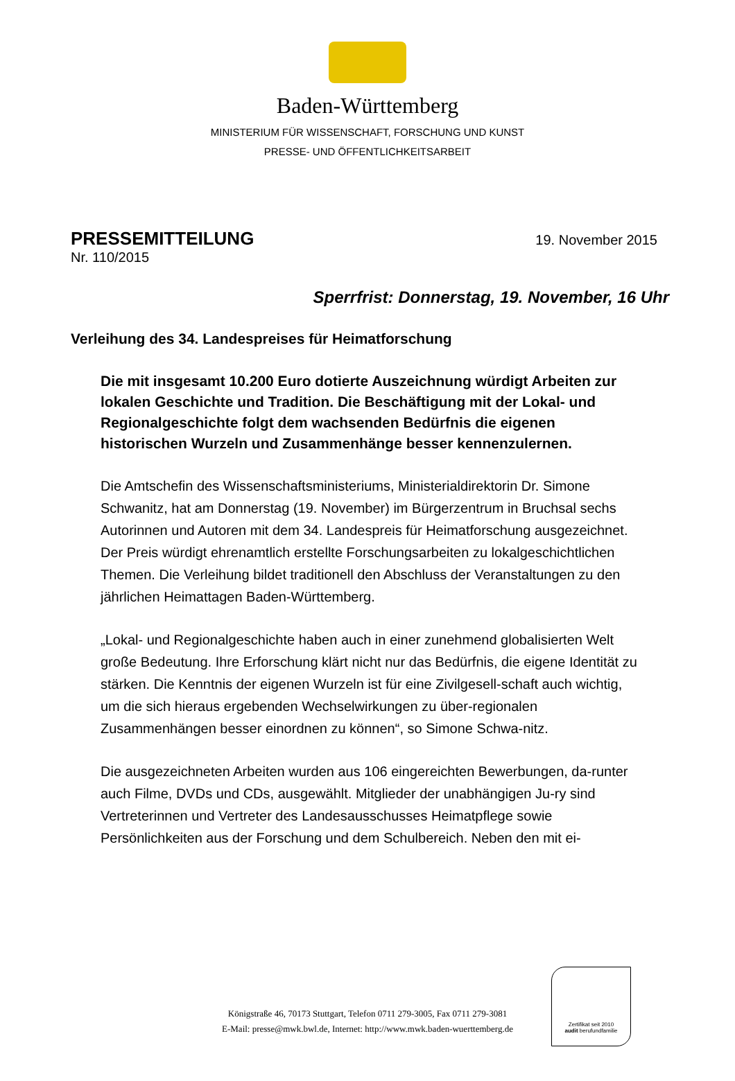Baden-Württemberg
MINISTERIUM FÜR WISSENSCHAFT, FORSCHUNG UND KUNST
PRESSE- UND ÖFFENTLICHKEITSARBEIT
PRESSEMITTEILUNG
19. November 2015
Nr. 110/2015
Sperrfrist: Donnerstag, 19. November, 16 Uhr
Verleihung des 34. Landespreises für Heimatforschung
Die mit insgesamt 10.200 Euro dotierte Auszeichnung würdigt Arbeiten zur lokalen Geschichte und Tradition. Die Beschäftigung mit der Lokal- und Regionalgeschichte folgt dem wachsenden Bedürfnis die eigenen historischen Wurzeln und Zusammenhänge besser kennenzulernen.
Die Amtschefin des Wissenschaftsministeriums, Ministerialdirektorin Dr. Simone Schwanitz, hat am Donnerstag (19. November) im Bürgerzentrum in Bruchsal sechs Autorinnen und Autoren mit dem 34. Landespreis für Heimatforschung ausgezeichnet. Der Preis würdigt ehrenamtlich erstellte Forschungsarbeiten zu lokalgeschichtlichen Themen. Die Verleihung bildet traditionell den Abschluss der Veranstaltungen zu den jährlichen Heimattagen Baden-Württemberg.
„Lokal- und Regionalgeschichte haben auch in einer zunehmend globalisierten Welt große Bedeutung. Ihre Erforschung klärt nicht nur das Bedürfnis, die eigene Identität zu stärken. Die Kenntnis der eigenen Wurzeln ist für eine Zivilgesell-schaft auch wichtig, um die sich hieraus ergebenden Wechselwirkungen zu über-regionalen Zusammenhängen besser einordnen zu können“, so Simone Schwa-nitz.
Die ausgezeichneten Arbeiten wurden aus 106 eingereichten Bewerbungen, da-runter auch Filme, DVDs und CDs, ausgewählt. Mitglieder der unabhängigen Ju-ry sind Vertreterinnen und Vertreter des Landesausschusses Heimatpflege sowie Persönlichkeiten aus der Forschung und dem Schulbereich. Neben den mit ei-
Königstraße 46, 70173 Stuttgart, Telefon 0711 279-3005, Fax 0711 279-3081
E-Mail: presse@mwk.bwl.de, Internet: http://www.mwk.baden-wuerttemberg.de
Zertifikat seit 2010
audit berufundfamilie